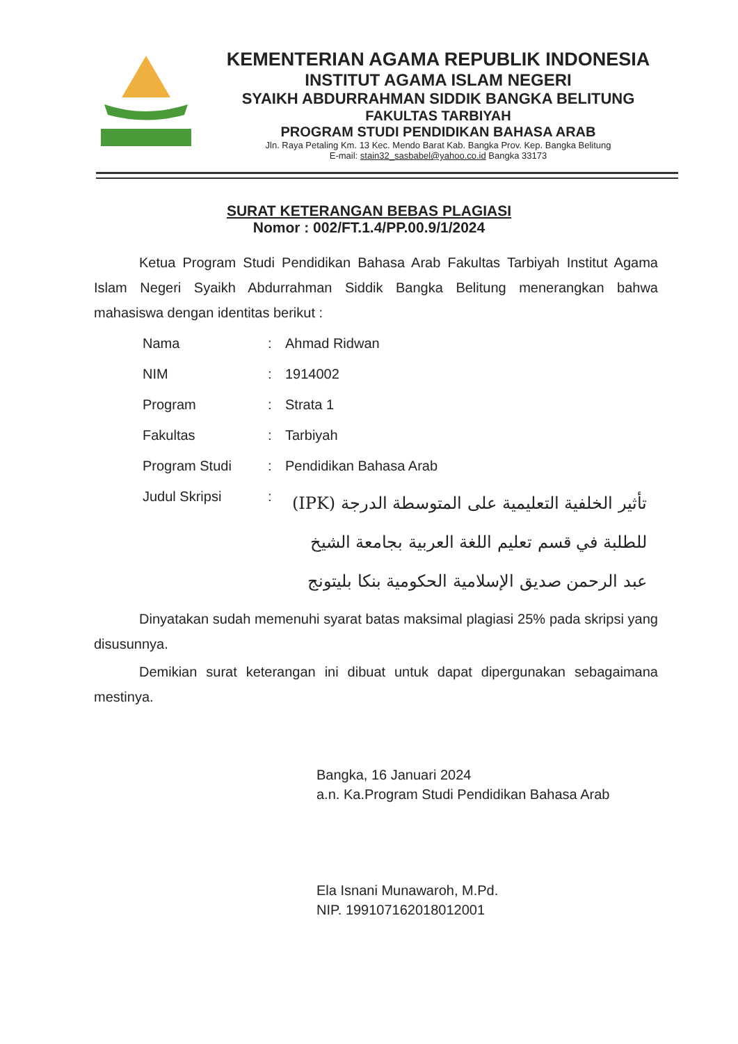KEMENTERIAN AGAMA REPUBLIK INDONESIA
INSTITUT AGAMA ISLAM NEGERI
SYAIKH ABDURRAHMAN SIDDIK BANGKA BELITUNG
FAKULTAS TARBIYAH
PROGRAM STUDI PENDIDIKAN BAHASA ARAB
Jln. Raya Petaling Km. 13 Kec. Mendo Barat Kab. Bangka Prov. Kep. Bangka Belitung
E-mail: stain32_sasbabel@yahoo.co.id Bangka 33173
SURAT KETERANGAN BEBAS PLAGIASI
Nomor : 002/FT.1.4/PP.00.9/1/2024
Ketua Program Studi Pendidikan Bahasa Arab Fakultas Tarbiyah Institut Agama Islam Negeri Syaikh Abdurrahman Siddik Bangka Belitung menerangkan bahwa mahasiswa dengan identitas berikut :
| Nama | : | Ahmad Ridwan |
| NIM | : | 1914002 |
| Program | : | Strata 1 |
| Fakultas | : | Tarbiyah |
| Program Studi | : | Pendidikan Bahasa Arab |
| Judul Skripsi | : | تأثير الخلفية التعليمية على المتوسطة الدرجة (IPK) للطلبة في قسم تعليم اللغة العربية بجامعة الشيخ عبد الرحمن صديق الإسلامية الحكومية بنكا بليتونج |
Dinyatakan sudah memenuhi syarat batas maksimal plagiasi 25% pada skripsi yang disusunnya.
Demikian surat keterangan ini dibuat untuk dapat dipergunakan sebagaimana mestinya.
Bangka, 16 Januari 2024
a.n. Ka.Program Studi Pendidikan Bahasa Arab
Ela Isnani Munawaroh, M.Pd.
NIP. 199107162018012001